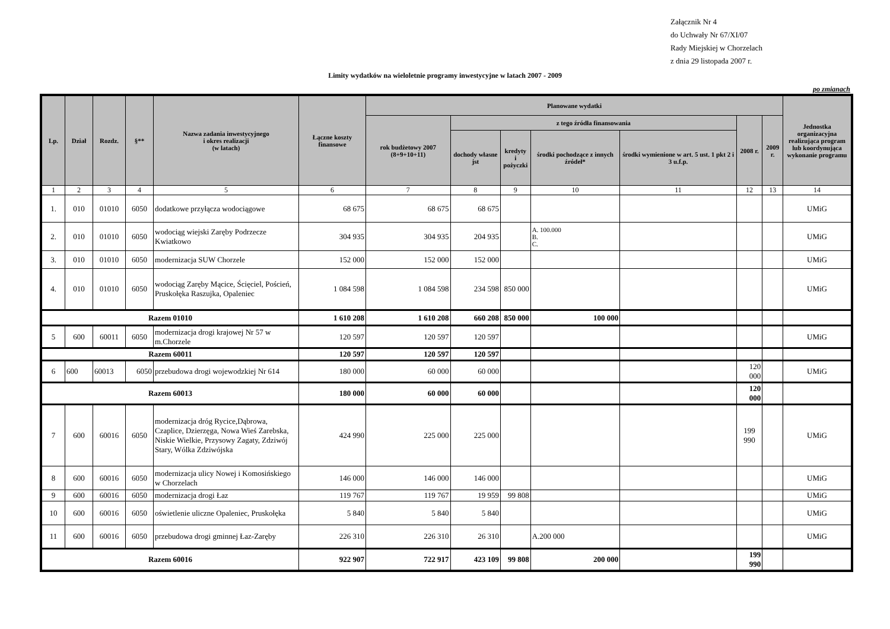Załącznik Nr 4
do Uchwały Nr 67/XI/07
Rady Miejskiej w Chorzelach
z dnia 29 listopada 2007 r.
Limity wydatków na wieloletnie programy inwestycyjne w latach 2007 - 2009
po zmianach
| Lp. | Dział | Rozdz. | §** | Nazwa zadania inwestycyjnego i okres realizacji (w latach) | Łączne koszty finansowe | Planowane wydatki | | | | | | | Jednostka organizacyjna realizująca program lub koordynująca wykonanie programu |
| --- | --- | --- | --- | --- | --- | --- | --- | --- | --- | --- | --- | --- | --- |
| | | | | | | rok budżetowy 2007 (8+9+10+11) | z tego źródła finansowania | | | | 2008 r. | 2009 r. | |
| | | | | | | | dochody własne jst | kredyty i pożyczki | środki pochodzące z innych źródeł* | środki wymienione w art. 5 ust. 1 pkt 2 i 3 u.f.p. | | | |
| 1 | 2 | 3 | 4 | 5 | 6 | 7 | 8 | 9 | 10 | 11 | 12 | 13 | 14 |
| 1. | 010 | 01010 | 6050 | dodatkowe przyłącza wodociągowe | 68 675 | 68 675 | 68 675 | | | | | | UMiG |
| 2. | 010 | 01010 | 6050 | wodociąg wiejski Zaręby Podrzecze Kwiatkowo | 304 935 | 304 935 | 204 935 | | A. 100.000 B. C. | | | | UMiG |
| 3. | 010 | 01010 | 6050 | modernizacja SUW Chorzele | 152 000 | 152 000 | 152 000 | | | | | | UMiG |
| 4. | 010 | 01010 | 6050 | wodociąg Zaręby Mącice, Ścięciel, Poścień, Pruskołęka Raszujka, Opaleniec | 1 084 598 | 1 084 598 | 234 598 | 850 000 | | | | | UMiG |
| Razem 01010 | | | | | 1 610 208 | 1 610 208 | 660 208 | 850 000 | 100 000 | | | | |
| 5 | 600 | 60011 | 6050 | modernizacja drogi krajowej Nr 57 w m.Chorzele | 120 597 | 120 597 | 120 597 | | | | | | UMiG |
| Razem 60011 | | | | | 120 597 | 120 597 | 120 597 | | | | | | |
| 6 | 600 | 60013 | 6050 | przebudowa drogi wojewodzkiej Nr 614 | 180 000 | 60 000 | 60 000 | | | | 120 000 | | UMiG |
| Razem 60013 | | | | | 180 000 | 60 000 | 60 000 | | | | 120 000 | | |
| 7 | 600 | 60016 | 6050 | modernizacja dróg Rycice,Dąbrowa, Czaplice, Dzierzęga, Nowa Wieś Zarebska, Niskie Wielkie, Przysowy Zagaty, Zdziwój Stary, Wólka Zdziwójska | 424 990 | 225 000 | 225 000 | | | | 199 990 | | UMiG |
| 8 | 600 | 60016 | 6050 | modernizacja ulicy Nowej i Komosińskiego w Chorzelach | 146 000 | 146 000 | 146 000 | | | | | | UMiG |
| 9 | 600 | 60016 | 6050 | modernizacja drogi Łaz | 119 767 | 119 767 | 19 959 | 99 808 | | | | | UMiG |
| 10 | 600 | 60016 | 6050 | oświetlenie uliczne Opaleniec, Pruskołęka | 5 840 | 5 840 | 5 840 | | | | | | UMiG |
| 11 | 600 | 60016 | 6050 | przebudowa drogi gminnej Łaz-Zaręby | 226 310 | 226 310 | 26 310 | | A.200 000 | | | | UMiG |
| Razem 60016 | | | | | 922 907 | 722 917 | 423 109 | 99 808 | 200 000 | | 199 990 | | |